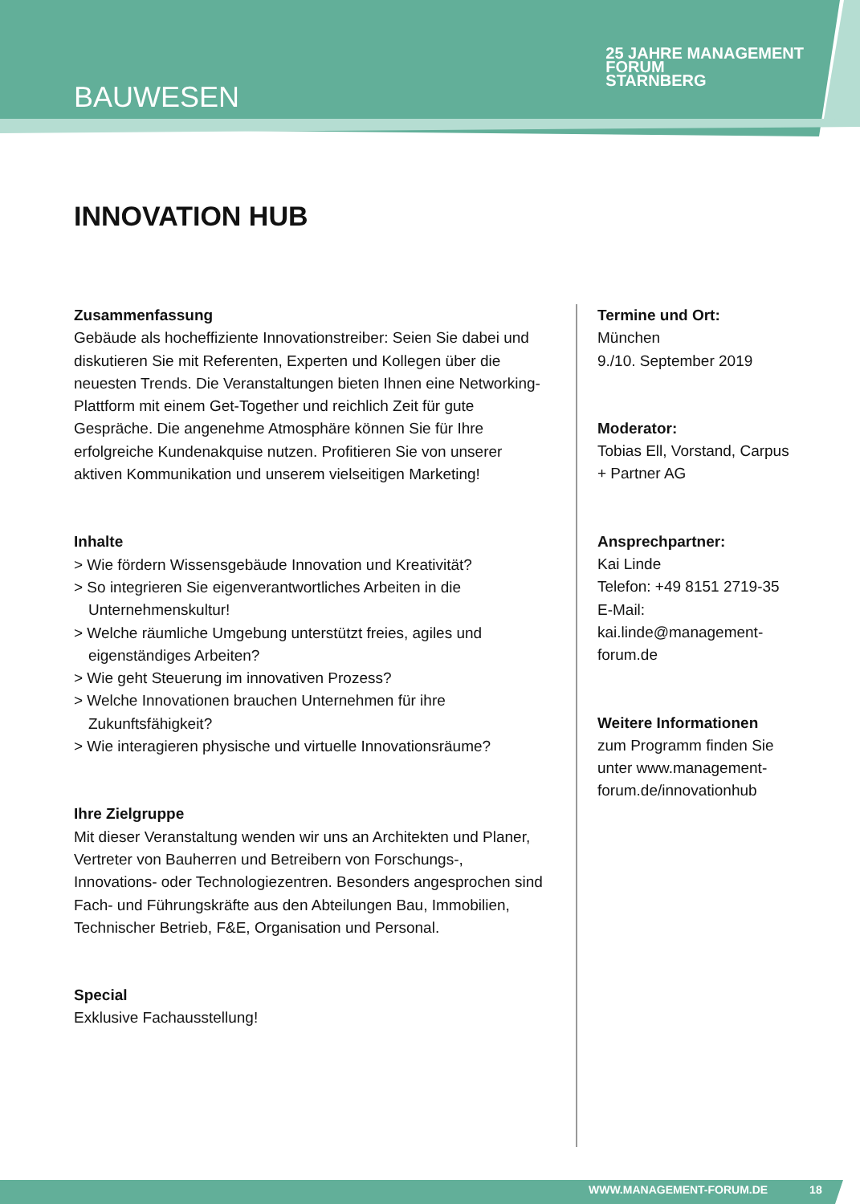BAUWESEN
25 JAHRE MANAGEMENT
FORUM
STARNBERG
INNOVATION HUB
Zusammenfassung
Gebäude als hocheffiziente Innovationstreiber: Seien Sie dabei und diskutieren Sie mit Referenten, Experten und Kollegen über die neuesten Trends. Die Veranstaltungen bieten Ihnen eine Networking-Plattform mit einem Get-Together und reichlich Zeit für gute Gespräche. Die angenehme Atmosphäre können Sie für Ihre erfolgreiche Kundenakquise nutzen. Profitieren Sie von unserer aktiven Kommunikation und unserem vielseitigen Marketing!
Inhalte
> Wie fördern Wissensgebäude Innovation und Kreativität?
> So integrieren Sie eigenverantwortliches Arbeiten in die Unternehmenskultur!
> Welche räumliche Umgebung unterstützt freies, agiles und eigenständiges Arbeiten?
> Wie geht Steuerung im innovativen Prozess?
> Welche Innovationen brauchen Unternehmen für ihre Zukunftsfähigkeit?
> Wie interagieren physische und virtuelle Innovationsräume?
Ihre Zielgruppe
Mit dieser Veranstaltung wenden wir uns an Architekten und Planer, Vertreter von Bauherren und Betreibern von Forschungs-, Innovations- oder Technologiezentren. Besonders angesprochen sind Fach- und Führungskräfte aus den Abteilungen Bau, Immobilien, Technischer Betrieb, F&E, Organisation und Personal.
Special
Exklusive Fachausstellung!
Termine und Ort:
München
9./10. September 2019
Moderator:
Tobias Ell, Vorstand, Carpus + Partner AG
Ansprechpartner:
Kai Linde
Telefon: +49 8151 2719-35
E-Mail: kai.linde@management-forum.de
Weitere Informationen
zum Programm finden Sie unter www.management-forum.de/innovationhub
WWW.MANAGEMENT-FORUM.DE 18